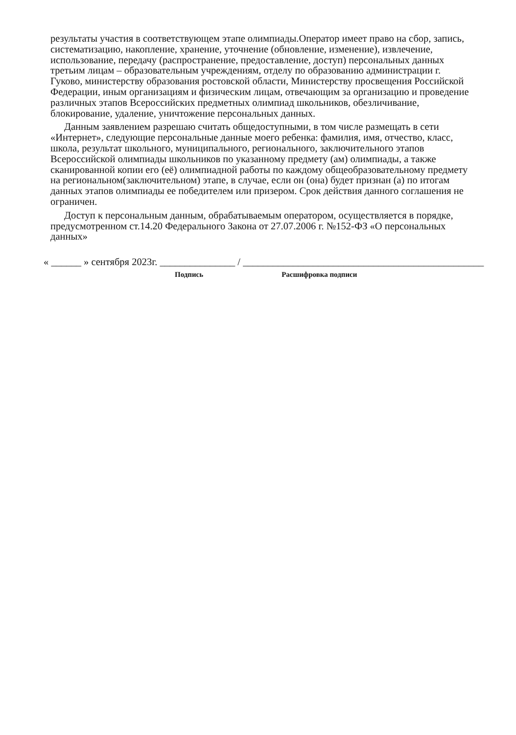результаты участия в соответствующем этапе олимпиады.Оператор имеет право на сбор, запись, систематизацию, накопление, хранение, уточнение (обновление, изменение), извлечение, использование, передачу (распространение, предоставление, доступ) персональных данных третьим лицам – образовательным учреждениям, отделу по образованию администрации г. Гуково, министерству образования ростовской области, Министерству просвещения Российской Федерации, иным организациям и физическим лицам, отвечающим за организацию и проведение различных этапов Всероссийских предметных олимпиад школьников, обезличивание, блокирование, удаление, уничтожение персональных данных.
Данным заявлением разрешаю считать общедоступными, в том числе размещать в сети «Интернет», следующие персональные данные моего ребенка: фамилия, имя, отчество, класс, школа, результат школьного, муниципального, регионального, заключительного этапов Всероссийской олимпиады школьников по указанному предмету (ам) олимпиады, а также сканированной копии его (её) олимпиадной работы по каждому общеобразовательному предмету на региональном(заключительном) этапе, в случае, если он (она) будет признан (а) по итогам данных этапов олимпиады ее победителем или призером. Срок действия данного соглашения не ограничен.
Доступ к персональным данным, обрабатываемым оператором, осуществляется в порядке, предусмотренном ст.14.20 Федерального Закона от 27.07.2006 г. №152-ФЗ «О персональных данных»
« ______ » сентября 2023г. _______________ / ________________________________________________
Подпись Расшифровка подписи